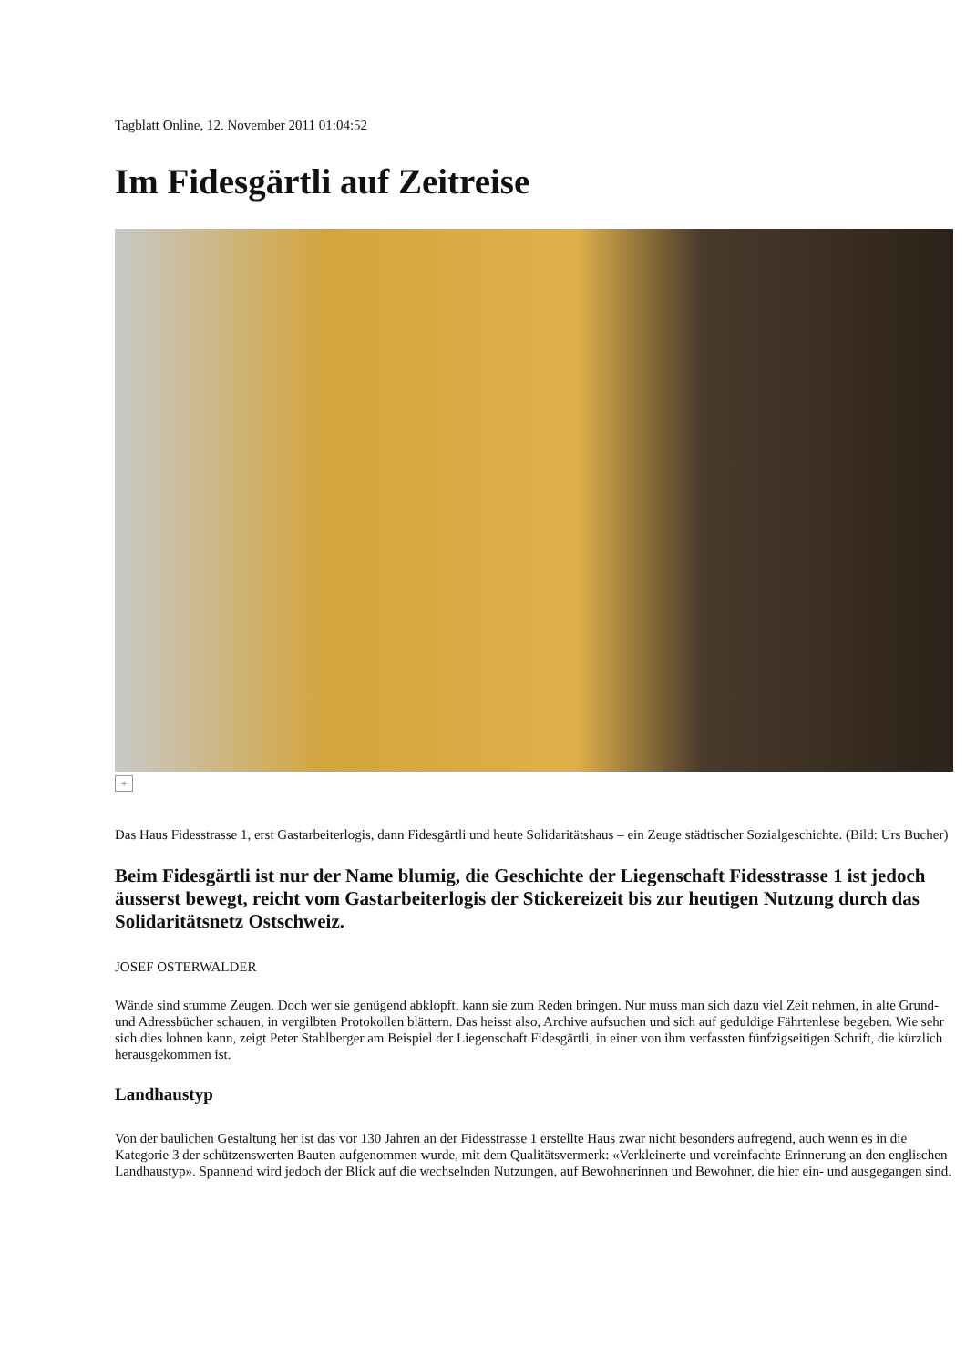Tagblatt Online, 12. November 2011 01:04:52
Im Fidesgärtli auf Zeitreise
+
Das Haus Fidesstrasse 1, erst Gastarbeiterlogis, dann Fidesgärtli und heute Solidaritätshaus – ein Zeuge städtischer Sozialgeschichte. (Bild: Urs Bucher)
Beim Fidesgärtli ist nur der Name blumig, die Geschichte der Liegenschaft Fidesstrasse 1 ist jedoch äusserst bewegt, reicht vom Gastarbeiterlogis der Stickereizeit bis zur heutigen Nutzung durch das Solidaritätsnetz Ostschweiz.
JOSEF OSTERWALDER
Wände sind stumme Zeugen. Doch wer sie genügend abklopft, kann sie zum Reden bringen. Nur muss man sich dazu viel Zeit nehmen, in alte Grund- und Adressbücher schauen, in vergilbten Protokollen blättern. Das heisst also, Archive aufsuchen und sich auf geduldige Fährtenlese begeben. Wie sehr sich dies lohnen kann, zeigt Peter Stahlberger am Beispiel der Liegenschaft Fidesgärtli, in einer von ihm verfassten fünfzigseitigen Schrift, die kürzlich herausgekommen ist.
Landhaustyp
Von der baulichen Gestaltung her ist das vor 130 Jahren an der Fidesstrasse 1 erstellte Haus zwar nicht besonders aufregend, auch wenn es in die Kategorie 3 der schützenswerten Bauten aufgenommen wurde, mit dem Qualitätsvermerk: «Verkleinerte und vereinfachte Erinnerung an den englischen Landhaustyp». Spannend wird jedoch der Blick auf die wechselnden Nutzungen, auf Bewohnerinnen und Bewohner, die hier ein- und ausgegangen sind.